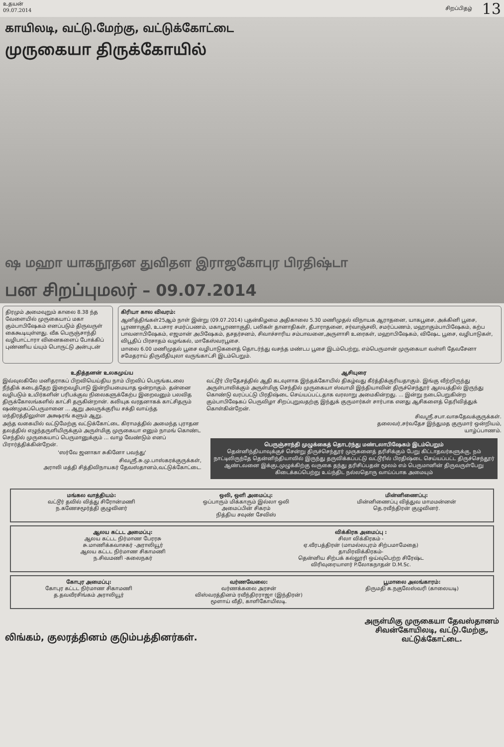உதயன்
09.07.2014
சிறப்பிதழ் 13
காயிலடி, வட்டு.மேற்கு, வட்டுக்கோட்டை
முருகையா திருக்கோயில்
ஷ மஹா யாகநூதன துவிதள இராஜகோபுர பிரதிஷ்டா
பன சிறப்புமலர் – 09.07.2014
திரமும் அமைவுறும் காலை 8.38 ந்த வேளையில் முருகையாப் மகா கும்பாபிஷேகம் எனப்படும் திருவருள் கைகூடியுள்ளது. வீக பெருஞ்சாந்தி வழிபாட்டாரா வினைகளைப் போக்கிப் புண்ணிய ய்யும் பொருட்டு அன்புடன்
கிரியா கால விவரம்:
ஆனித்திங்கள்25ஆம் நாள் இன்று (09.07.2014) புதன்கிழமை அதிகாலை 5.30 மணிமுதல் விநாயக ஆராதனை, யாகபூசை, அக்கினி பூசை, பூரணாகுதி, உபசார சமர்ப்பணம், மகாபூரணாகுதி, பலிகள் தானாதிகள், தீபாராதனை, சர்வாஞ்சலி, சமர்ப்பணம், மஹாகும்பாபிஷேகம், கற்ப பாவனாபிஷேகம், எஜமான் அபிஷேகம், தசதர்சனம், சிவாச்சாரிய சம்பாவனை,அருளாசி உரைகள், மஹாபிஷேகம், விஷேட பூசை, வழிபாடுகள், விபூதிப் பிரசாதம் வழங்கல், மாகேஸ்வரபூசை.
மாலை 6.00 மணிமுதல் பூசை வழிபாடுகளைத் தொடர்ந்து வசந்த மண்டப பூசை இடம்பெற்று, எம்பெருமான் முருகையா வள்ளி தேவசேனா சமேதராய் திருவீதியுலா வருங்காட்சி இடம்பெறும்.
உதித்தனன் உலகமுய்ய
இவ்வுலகிலே மனிதராகப் பிறவியெய்திய நாம் பிறவிப் பெருங்கடலை நீந்திக் கடைத்தேற இறைவழிபாடு இன்றியமையாத ஒன்றாகும். தன்னை வழிபடும் உயிர்களின் பரிபக்குவ நிலைகளுக்கேற்ப இறைவனும் பலவித திருக்கோலங்களில் காட்சி தருகின்றான். கலியுக வரதனாகக் காட்சிதரும் ஷண்முகப்பெருமானை ... ஆறு அவருக்குரிய சக்தி வாய்ந்த மந்திரத்திலுள்ள அக்ஷரங் களும் ஆறு.
அந்த வகையில் வட்டுமேற்கு வட்டுக்கோட்டை கிராமத்தில் அமைந்த புராதன தலத்தில் எழுந்தருளியிருக்கும் அருள்மிகு முருகையா எனும் நாமங் கொண்ட செந்தில் முருகையாப் பெருமானுக்கும் ... வாழ வேண்டும் எனப் பிரார்த்திக்கின்றேன்.
'ஸர்வே ஜனாகா சுகினோ பவந்து'
சிவஸ்ரீ.சு.மு.பாஸ்கரக்குருக்கள்,
அராலி மத்தி சித்திவிநாயகர் தேவஸ்தானம்,வட்டுக்கோட்டை.
ஆசியுரை
வட்டூர் பிரதேசத்தில் ஆதி கடவுளாக இந்தக்கோயில் திகழ்வது கீர்த்திக்குரியதாகும். இங்கு வீற்றிருந்து அருள்பாலிக்கும் அருள்மிகு செந்தில் முருகையா ஸ்வாமி இந்தியாவின் திருச்செந்தூர் ஆலயத்தில் இருந்து கொண்டு வரப்பட்டு பிரதிஷ்டை செய்யப்பட்டதாக வரலாறு அமைகின்றது. ... இன்று நடைபெறுகின்ற கும்பாபிஷேகப் பெருவிழா சிறப்புறுவதற்கு இந்துக் குருமார்கள் சார்பாக எனது ஆசிகளைத் தெரிவித்துக் கொள்கின்றேன்.
சிவஸ்ரீ.சபா.வாசுதேவக்குருக்கள்.
தலைவர்,சர்வதேச இந்துமத குருமார் ஒன்றியம்,
யாழ்ப்பாணம்.
பெருஞ்சாந்தி முழுக்கைத் தொடர்ந்து மண்டலாபிஷேகம் இடம்பெறும்
தென்னிந்தியாவுக்குச் சென்று திருச்செந்தூர் முருகனைத் தரிசிக்கும் பேறு கிட்டாதவர்களுக்கு, நம் நாட்டிலிருந்தே தென்னிந்தியாவில் இருந்து தருவிக்கப்பட்டு வட்டூரில் பிரதிஷ்டை செய்யப்பட்ட திருச்செந்தூர் ஆண்டவனை இக்குடமுழுக்கிற்கு வருகை தந்து தரிசிப்பதன் மூலம் எம் பெருமானின் திருவருள்பேறு கிடைக்கப்பெற்று உய்ந்திட நல்லதொரு வாய்ப்பாக அமையும்
மங்கல வாத்தியம்:
வட்டூர் தவில் வித்து சிரோன்மணி
ந.கணேசமூர்த்தி குழுவினர்
ஒலி, ஒளி அமைப்பு:
ஒப்பாரும் மிக்காரும் இல்லா ஒலி
அமைப்பின் சிகரம்
நித்திய சவுண் சேவிஸ்
மின்னிணைப்பு:
மின்னிணைப்பு வித்துவ மாமமன்னன்
தெ.ரவீந்திரன் குழுவினர்.
ஆலய கட்டட அமைப்பு:
ஆலய கட்டட நிர்மாண பேரரசு
சு.மாணிக்கவாசகர் -அராலியூர்
ஆலய கட்டட நிர்மாண சிகாமணி
ந.சிவமணி -கலைநகர்
விக்கிரக அமைப்பு :
சிலா விக்கிரகம் -
ஏ.வீரபத்திரன் (மாமல்லபுரம் சிற்பமாமேதை)
தாமிரவிக்கிரகம்-
தென்னிய சிற்பக் கல்லூரி ஒய்வுபெற்ற சிரேஷ்ட
விரிவுரையாளர் P.லோகநாதன் D.M.Sc.
கோபுர அமைப்பு:
கோபுர கட்டட நிர்மாண சிகாமணி
த.தவவீரசிங்கம் அராலியூர்
வர்ணவேலை:
வர்ணக்கலை அரசன்
விஸ்வரத்தினம் ரவீந்திரராஜா (இந்திரன்)
மூளாய் வீதி, காளிகோயிலடி.
பூமாலை அலங்காரம்:
திருமதி க.நகுலேஸ்வரி (காலையடி)
லிங்கம், குலரத்தினம் குடும்பத்தினர்கள்.
அருள்மிகு முருகையா தேவஸ்தானம்
சிவன்கோயிலடி, வட்டு.மேற்கு,
வட்டுக்கோட்டை.